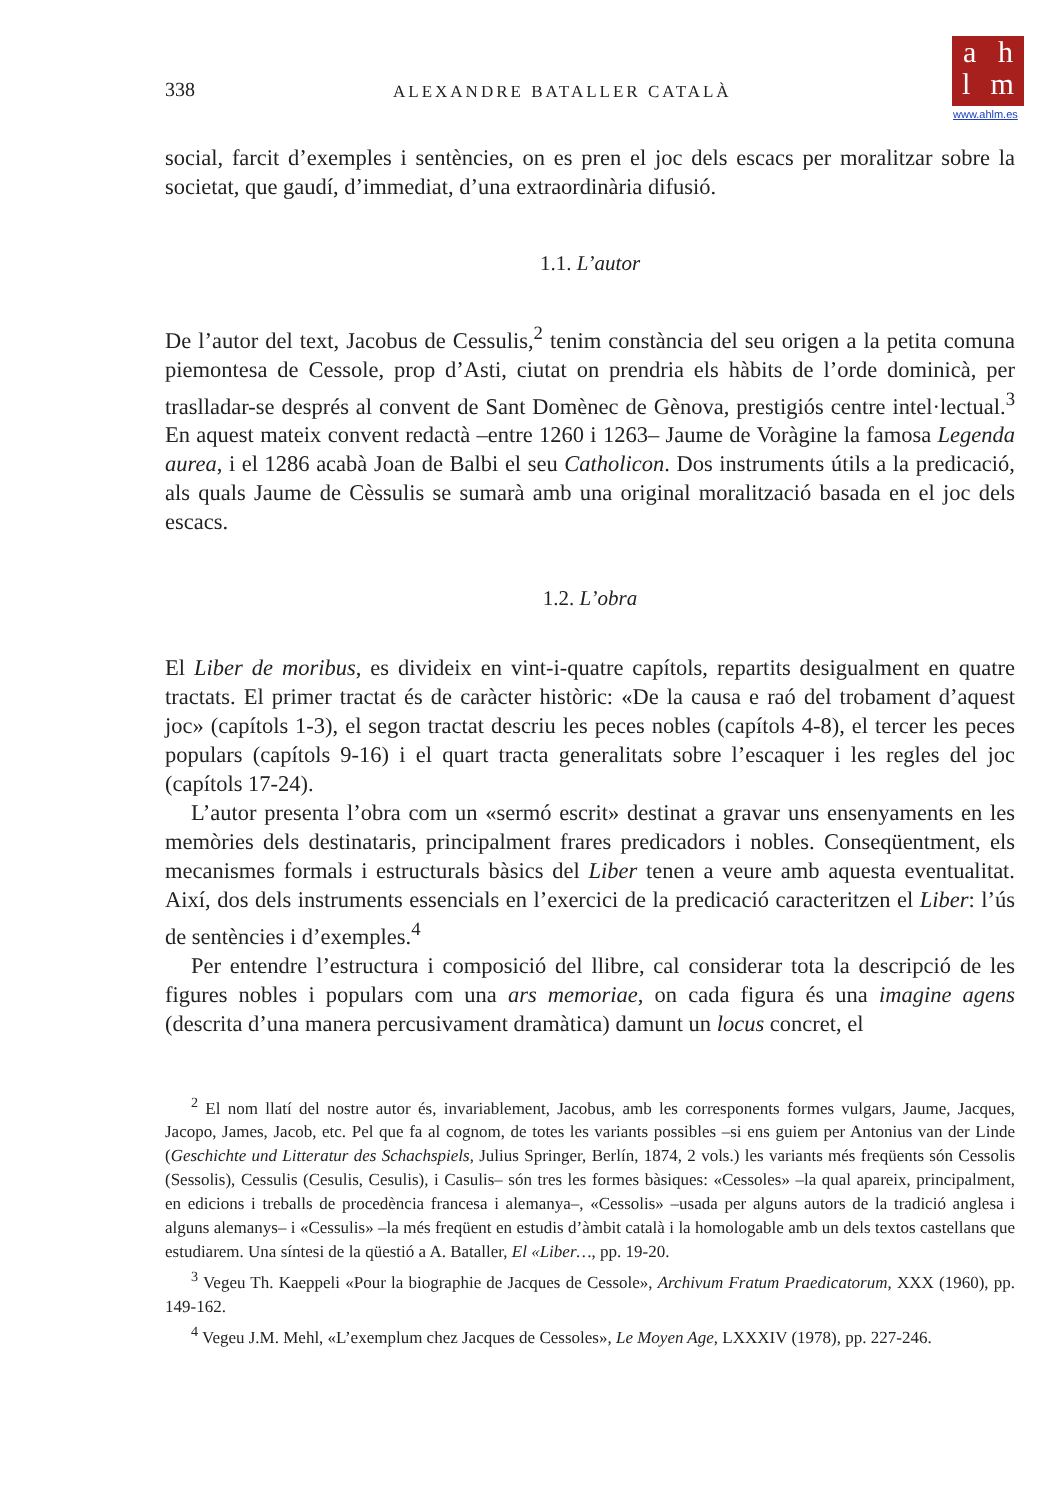a h
l m
www.ahlm.es
338 ALEXANDRE BATALLER CATALÀ
social, farcit d’exemples i sentències, on es pren el joc dels escacs per moralitzar sobre la societat, que gaudí, d’immediat, d’una extraordinària difusió.
1.1. L’autor
De l’autor del text, Jacobus de Cessulis,<sup>2</sup> tenim constància del seu origen a la petita comuna piemontesa de Cessole, prop d’Asti, ciutat on prendria els hàbits de l’orde dominicà, per traslladar-se després al convent de Sant Domènec de Gènova, prestigiós centre intel·lectual.<sup>3</sup> En aquest mateix convent redactà –entre 1260 i 1263– Jaume de Voràgine la famosa Legenda aurea, i el 1286 acabà Joan de Balbi el seu Catholicon. Dos instruments útils a la predicació, als quals Jaume de Cèssulis se sumarà amb una original moralització basada en el joc dels escacs.
1.2. L’obra
El Liber de moribus, es divideix en vint-i-quatre capítols, repartits desigualment en quatre tractats. El primer tractat és de caràcter històric: «De la causa e raó del trobament d’aquest joc» (capítols 1-3), el segon tractat descriu les peces nobles (capítols 4-8), el tercer les peces populars (capítols 9-16) i el quart tracta generalitats sobre l’escaquer i les regles del joc (capítols 17-24).
L’autor presenta l’obra com un «sermó escrit» destinat a gravar uns ensenyaments en les memòries dels destinataris, principalment frares predicadors i nobles. Conseqüentment, els mecanismes formals i estructurals bàsics del Liber tenen a veure amb aquesta eventualitat. Així, dos dels instruments essencials en l’exercici de la predicació caracteritzen el Liber: l’ús de sentències i d’exemples.<sup>4</sup>
Per entendre l’estructura i composició del llibre, cal considerar tota la descripció de les figures nobles i populars com una ars memoriae, on cada figura és una imagine agens (descrita d’una manera percusivament dramàtica) damunt un locus concret, el
<sup>2</sup> El nom llatí del nostre autor és, invariablement, Jacobus, amb les corresponents formes vulgars, Jaume, Jacques, Jacopo, James, Jacob, etc. Pel que fa al cognom, de totes les variants possibles –si ens guiem per Antonius van der Linde (Geschichte und Litteratur des Schachspiels, Julius Springer, Berlín, 1874, 2 vols.) les variants més freqüents són Cessolis (Sessolis), Cessulis (Cesulis, Cesulis), i Casulis– són tres les formes bàsiques: «Cessoles» –la qual apareix, principalment, en edicions i treballs de procedència francesa i alemanya–, «Cessolis» –usada per alguns autors de la tradició anglesa i alguns alemanys– i «Cessulis» –la més freqüent en estudis d’àmbit català i la homologable amb un dels textos castellans que estudiarem. Una síntesi de la qüestió a A. Bataller, El «Liber…, pp. 19-20.
<sup>3</sup> Vegeu Th. Kaeppeli «Pour la biographie de Jacques de Cessole», Archivum Fratum Praedicatorum, XXX (1960), pp. 149-162.
<sup>4</sup> Vegeu J.M. Mehl, «L’exemplum chez Jacques de Cessoles», Le Moyen Age, LXXXIV (1978), pp. 227-246.